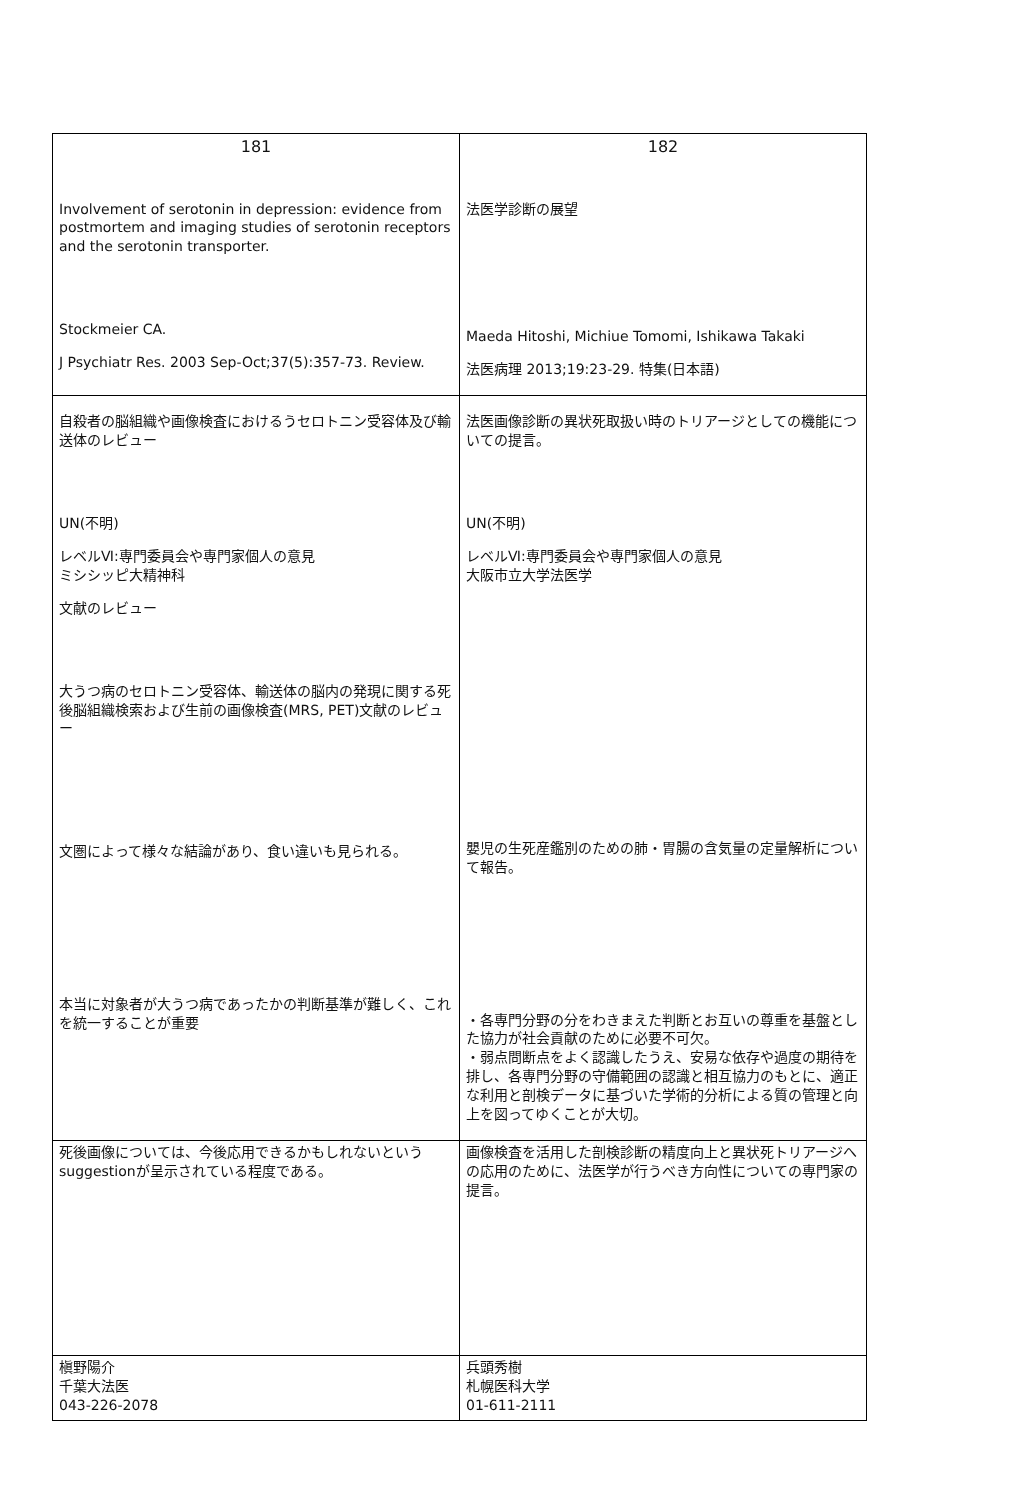| 181 | 182 |
| --- | --- |
| Involvement of serotonin in depression: evidence from postmortem and imaging studies of serotonin receptors and the serotonin transporter. Stockmeier CA. J Psychiatr Res. 2003 Sep-Oct;37(5):357-73. Review. | 法医学診断の展望 Maeda Hitoshi, Michiue Tomomi, Ishikawa Takaki 法医病理 2013;19:23-29. 特集(日本語) |
| 自殺者の脳組織や画像検査におけるうセロトニン受容体及び輸送体のレビュー UN(不明) レベルⅥ:専門委員会や専門家個人の意見 ミシシッピ大精神科 文献のレビュー 大うつ病のセロトニン受容体、輸送体の脳内の発現に関する死後脳組織検索および生前の画像検査(MRS, PET)文献のレビュー 文圏によって様々な結論があり、食い違いも見られる。 本当に対象者が大うつ病であったかの判断基準が難しく、これを統一することが重要 | 法医画像診断の異状死取扱い時のトリアージとしての機能についての提言。 UN(不明) レベルⅥ:専門委員会や専門家個人の意見 大阪市立大学法医学 嬰児の生死産鑑別のための肺・胃腸の含気量の定量解析について報告。 ・各専門分野の分をわきまえた判断とお互いの尊重を基盤とした協力が社会貢献のために必要不可欠。 ・弱点問断点をよく認識したうえ、安易な依存や過度の期待を排し、各専門分野の守備範囲の認識と相互協力のもとに、適正な利用と剖検データに基づいた学術的分析による質の管理と向上を図ってゆくことが大切。 |
| 死後画像については、今後応用できるかもしれないというsuggestionが呈示されている程度である。 | 画像検査を活用した剖検診断の精度向上と異状死トリアージへの応用のために、法医学が行うべき方向性についての専門家の提言。 |
| 槇野陽介 千葉大法医 043-226-2078 | 兵頭秀樹 札幌医科大学 01-611-2111 |